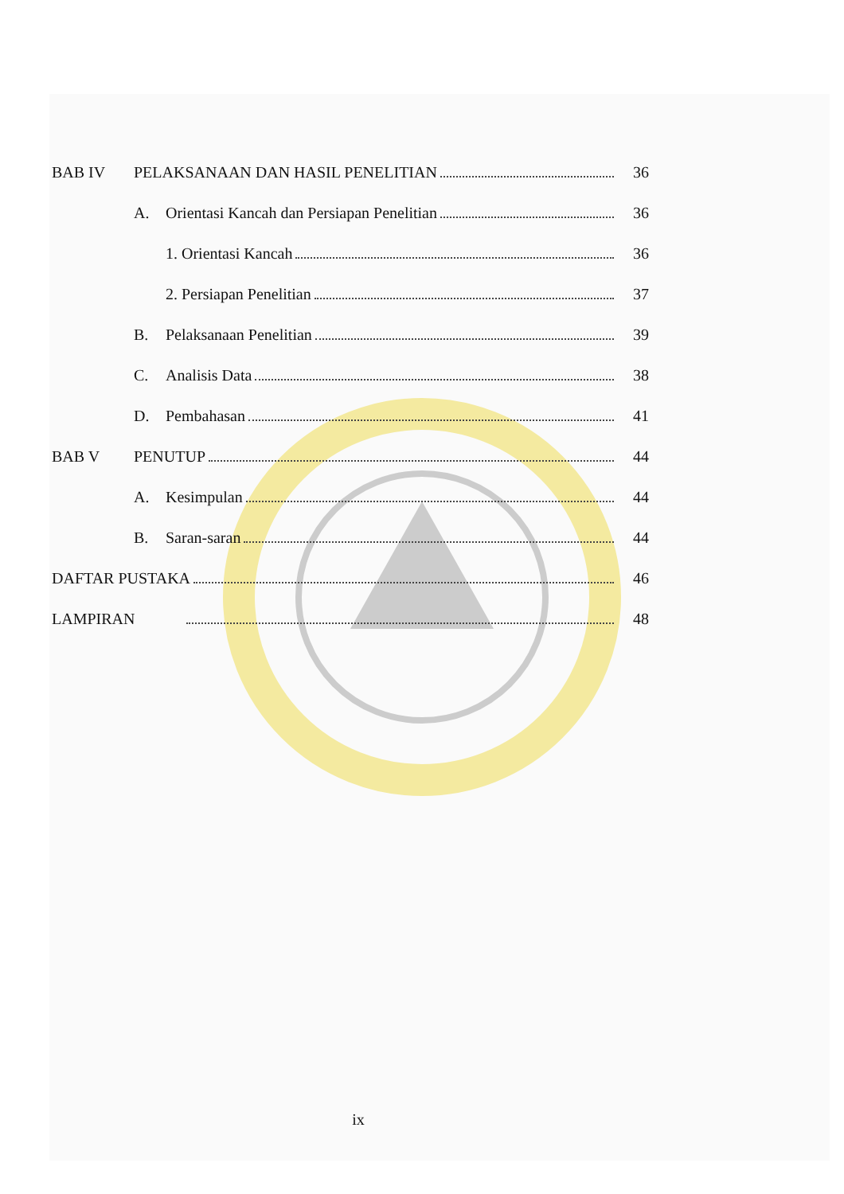BAB IV PELAKSANAAN DAN HASIL PENELITIAN 36
A. Orientasi Kancah dan Persiapan Penelitian 36
1. Orientasi Kancah 36
2. Persiapan Penelitian 37
B. Pelaksanaan Penelitian 39
C. Analisis Data 38
D. Pembahasan 41
BAB V PENUTUP 44
A. Kesimpulan 44
B. Saran-saran 44
DAFTAR PUSTAKA 46
LAMPIRAN 48
ix